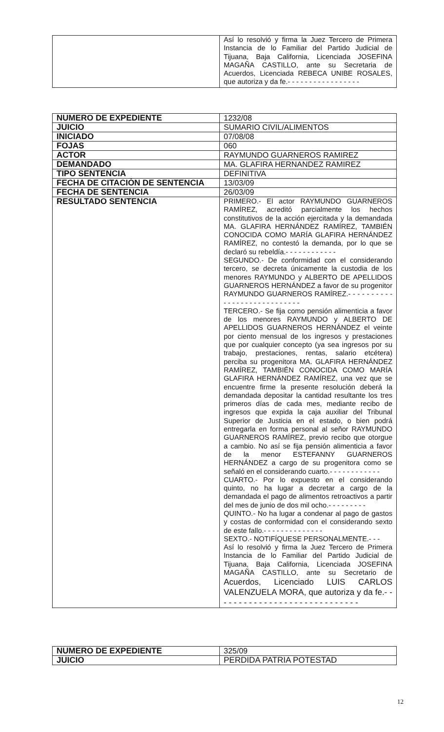| | Así lo resolvió y firma la Juez Tercero de Primera Instancia de lo Familiar del Partido Judicial de Tijuana, Baja California, Licenciada JOSEFINA MAGAÑA CASTILLO, ante su Secretaria de Acuerdos, Licenciada REBECA UNIBE ROSALES, que autoriza y da fe.- - - - - - - - - - - - - - - - - |
| NUMERO DE EXPEDIENTE | 1232/08 |
| JUICIO | SUMARIO CIVIL/ALIMENTOS |
| INICIADO | 07/08/08 |
| FOJAS | 060 |
| ACTOR | RAYMUNDO GUARNEROS RAMIREZ |
| DEMANDADO | MA. GLAFIRA HERNANDEZ RAMIREZ |
| TIPO SENTENCIA | DEFINITIVA |
| FECHA DE CITACIÓN DE SENTENCIA | 13/03/09 |
| FECHA DE SENTENCIA | 26/03/09 |
| RESULTADO SENTENCIA | PRIMERO.- El actor RAYMUNDO GUARNEROS RAMÍREZ, acreditó parcialmente los hechos constitutivos de la acción ejercitada y la demandada MA. GLAFIRA HERNÁNDEZ RAMÍREZ, TAMBIÉN CONOCIDA COMO MARÍA GLAFIRA HERNÁNDEZ RAMÍREZ, no contestó la demanda, por lo que se declaró su rebeldía.- - - - - - - - - - - - SEGUNDO.- De conformidad con el considerando tercero, se decreta únicamente la custodia de los menores RAYMUNDO y ALBERTO DE APELLIDOS GUARNEROS HERNÁNDEZ a favor de su progenitor RAYMUNDO GUARNEROS RAMÍREZ.- - - - - - - - - - - - - - - - - - - - - - - - - - - - TERCERO.- Se fija como pensión alimenticia a favor de los menores RAYMUNDO y ALBERTO DE APELLIDOS GUARNEROS HERNÁNDEZ el veinte por ciento mensual de los ingresos y prestaciones que por cualquier concepto (ya sea ingresos por su trabajo, prestaciones, rentas, salario etcétera) perciba su progenitora MA. GLAFIRA HERNÁNDEZ RAMÍREZ, TAMBIÉN CONOCIDA COMO MARÍA GLAFIRA HERNÁNDEZ RAMÍREZ, una vez que se encuentre firme la presente resolución deberá la demandada depositar la cantidad resultante los tres primeros días de cada mes, mediante recibo de ingresos que expida la caja auxiliar del Tribunal Superior de Justicia en el estado, o bien podrá entregarla en forma personal al señor RAYMUNDO GUARNEROS RAMÍREZ, previo recibo que otorgue a cambio. No así se fija pensión alimenticia a favor de la menor ESTEFANNY GUARNEROS HERNÁNDEZ a cargo de su progenitora como se señaló en el considerando cuarto.- - - - - - - - - - - - CUARTO.- Por lo expuesto en el considerando quinto, no ha lugar a decretar a cargo de la demandada el pago de alimentos retroactivos a partir del mes de junio de dos mil ocho.- - - - - - - - - QUINTO.- No ha lugar a condenar al pago de gastos y costas de conformidad con el considerando sexto de este fallo.- - - - - - - - - - - - - - SEXTO.- NOTIFÍQUESE PERSONALMENTE.- - - Así lo resolvió y firma la Juez Tercero de Primera Instancia de lo Familiar del Partido Judicial de Tijuana, Baja California, Licenciada JOSEFINA MAGAÑA CASTILLO, ante su Secretario de Acuerdos, Licenciado LUIS CARLOS VALENZUELA MORA, que autoriza y da fe.- - - - - - - - - - - - - - - - - - - - - - - - - - - - - |
| NUMERO DE EXPEDIENTE | 325/09 |
| JUICIO | PERDIDA PATRIA POTESTAD |
12